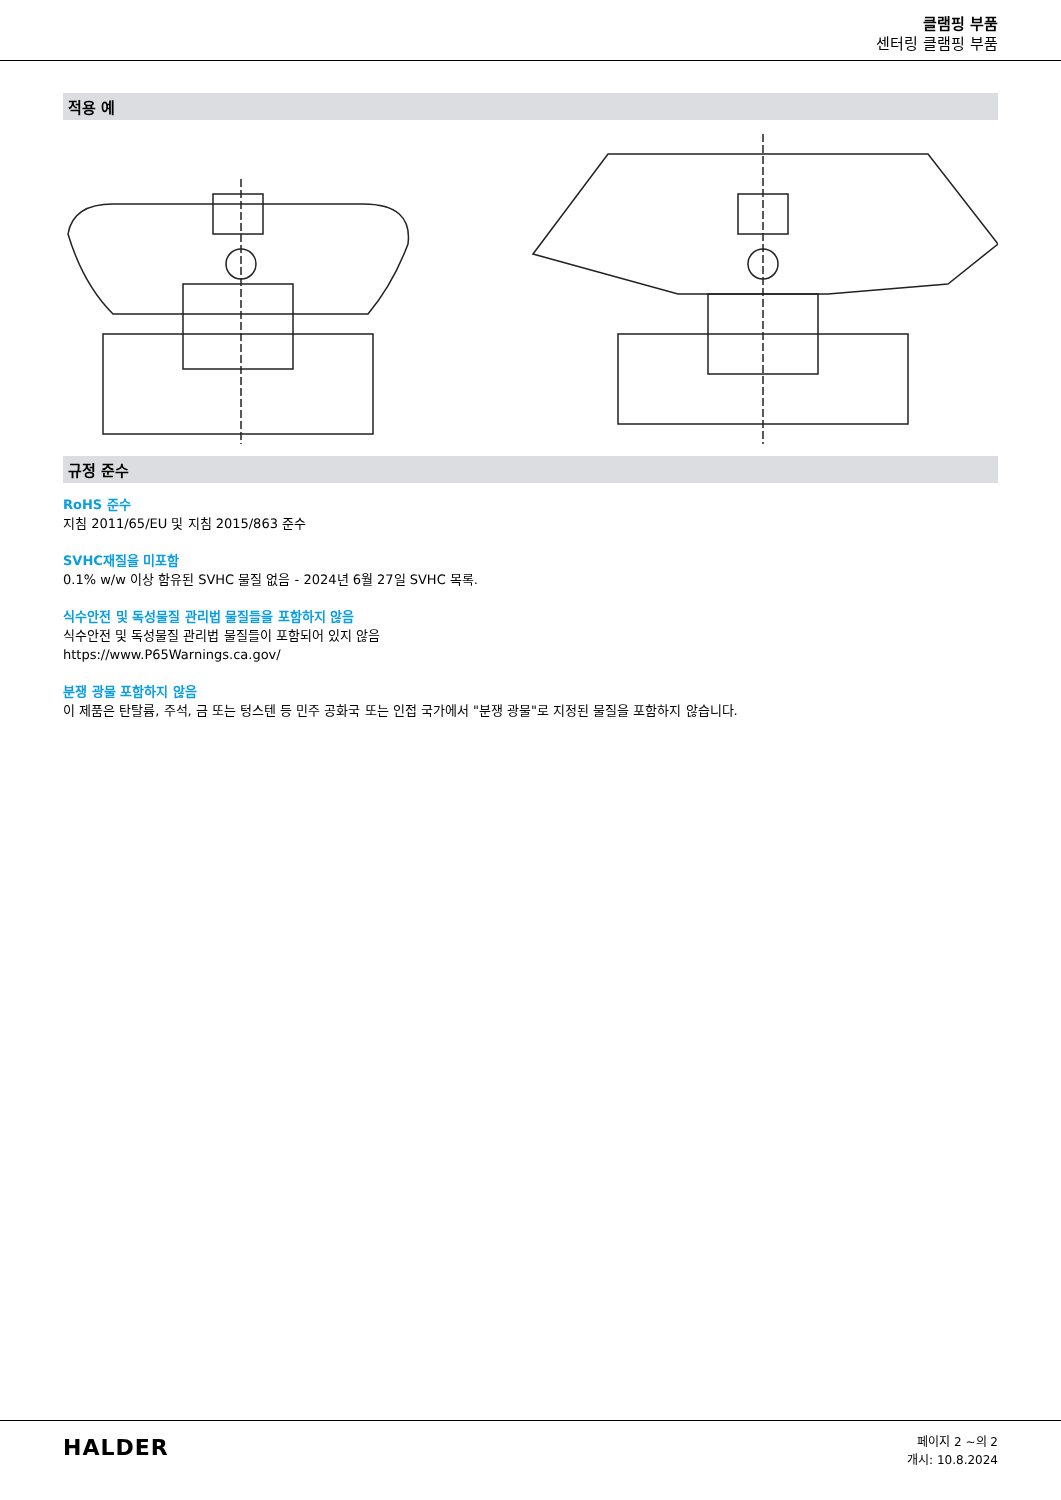클램핑 부품
센터링 클램핑 부품
적용 예
규정 준수
RoHS 준수
지침 2011/65/EU 및 지침 2015/863 준수
SVHC재질을 미포함
0.1% w/w 이상 함유된 SVHC 물질 없음 - 2024년 6월 27일 SVHC 목록.
식수안전 및 독성물질 관리법 물질들을 포함하지 않음
식수안전 및 독성물질 관리법 물질들이 포함되어 있지 않음
https://www.P65Warnings.ca.gov/
분쟁 광물 포함하지 않음
이 제품은 탄탈륨, 주석, 금 또는 텅스텐 등 민주 공화국 또는 인접 국가에서 "분쟁 광물"로 지정된 물질을 포함하지 않습니다.
HALDER
페이지 2 ~의 2
개시: 10.8.2024